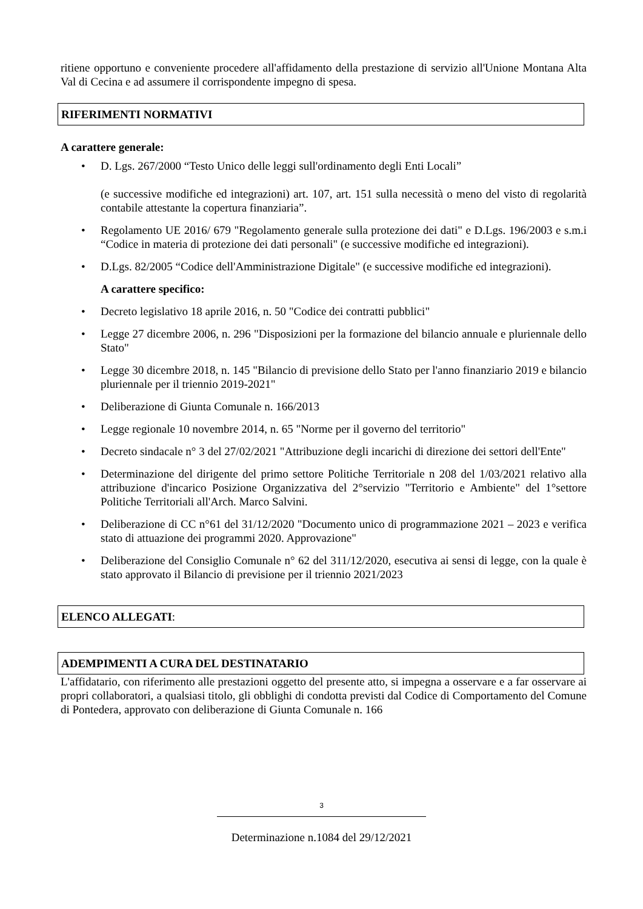ritiene opportuno e conveniente procedere all'affidamento della prestazione di servizio all'Unione Montana Alta Val di Cecina e ad assumere il corrispondente impegno di spesa.
RIFERIMENTI NORMATIVI
A carattere generale:
• D. Lgs. 267/2000 “Testo Unico delle leggi sull'ordinamento degli Enti Locali”
(e successive modifiche ed integrazioni) art. 107, art. 151 sulla necessità o meno del visto di regolarità contabile attestante la copertura finanziaria”.
• Regolamento UE 2016/ 679 "Regolamento generale sulla protezione dei dati" e D.Lgs. 196/2003 e s.m.i “Codice in materia di protezione dei dati personali" (e successive modifiche ed integrazioni).
• D.Lgs. 82/2005 “Codice dell'Amministrazione Digitale" (e successive modifiche ed integrazioni).
A carattere specifico:
• Decreto legislativo 18 aprile 2016, n. 50 "Codice dei contratti pubblici"
• Legge 27 dicembre 2006, n. 296 "Disposizioni per la formazione del bilancio annuale e pluriennale dello Stato"
• Legge 30 dicembre 2018, n. 145 "Bilancio di previsione dello Stato per l'anno finanziario 2019 e bilancio pluriennale per il triennio 2019-2021"
• Deliberazione di Giunta Comunale n. 166/2013
• Legge regionale 10 novembre 2014, n. 65 "Norme per il governo del territorio"
• Decreto sindacale n° 3 del 27/02/2021 "Attribuzione degli incarichi di direzione dei settori dell'Ente"
• Determinazione del dirigente del primo settore Politiche Territoriale n 208 del 1/03/2021 relativo alla attribuzione d'incarico Posizione Organizzativa del 2°servizio "Territorio e Ambiente" del 1°settore Politiche Territoriali all'Arch. Marco Salvini.
• Deliberazione di CC n°61 del 31/12/2020 "Documento unico di programmazione 2021 – 2023 e verifica stato di attuazione dei programmi 2020. Approvazione"
• Deliberazione del Consiglio Comunale n° 62 del 311/12/2020, esecutiva ai sensi di legge, con la quale è stato approvato il Bilancio di previsione per il triennio 2021/2023
ELENCO ALLEGATI:
ADEMPIMENTI A CURA DEL DESTINATARIO
L'affidatario, con riferimento alle prestazioni oggetto del presente atto, si impegna a osservare e a far osservare ai propri collaboratori, a qualsiasi titolo, gli obblighi di condotta previsti dal Codice di Comportamento del Comune di Pontedera, approvato con deliberazione di Giunta Comunale n. 166
3
Determinazione n.1084 del 29/12/2021